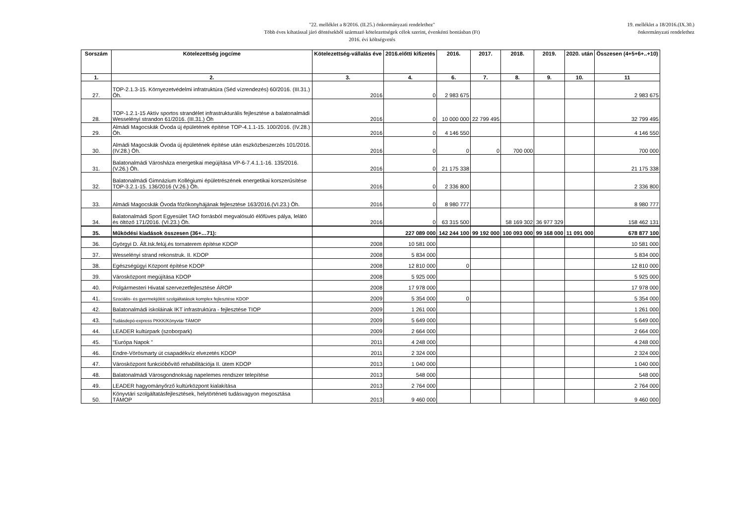"22. melléklet a 8/2016. (II.25.) önkormányzati rendelethez"
Több éves kihatással járó döntésekből származó kötelezettségek célok szerint, évenkénti bontásban (Ft)
2016. évi költségvetés
19. melléklet a 18/2016.(IX.30.)
önkormányzati rendelethez
| Sorszám | Kötelezettség jogcíme | Kötelezettség-vállalás éve | 2016.előtti kifizetés | 2016. | 2017. | 2018. | 2019. | 2020. után | Összesen (4+5+6+..+10) |
| --- | --- | --- | --- | --- | --- | --- | --- | --- | --- |
| 1. | 2. | 3. | 4. | 6. | 7. | 8. | 9. | 10. | 11 |
| 27. | TOP-2.1.3-15. Környezetvédelmi infratruktúra (Séd vízrendezés) 60/2016. (III.31.) Öh. | 2016 | 0 | 2 983 675 | | | | | 2 983 675 |
| 28. | TOP-1.2.1-15 Aktív sportos strandélet infrastrukturális fejlesztése a balatonalmádi Wesselényi strandon 61/2016. (III.31.) Öh | 2016 | 0 | 10 000 000 | 22 799 495 | | | | 32 799 495 |
| 29. | Almádi Magocskák Óvoda új épületének építése TOP-4.1.1-15. 100/2016. (IV.28.) Öh. | 2016 | 0 | 4 146 550 | | | | | 4 146 550 |
| 30. | Almádi Magocskák Óvoda új épületének építése után eszközbeszerzés 101/2016. (IV.28.) Öh. | 2016 | 0 | 0 | 0 | 700 000 | | | 700 000 |
| 31. | Balatonalmádi Városháza energetikai megújítása VP-6-7.4.1.1-16. 135/2016. (V.26.) Öh. | 2016 | 0 | 21 175 338 | | | | | 21 175 338 |
| 32. | Balatonalmádi Gimnázium Kollégiumi épületrészének energetikai korszerűsítése TOP-3.2.1-15. 136/2016 (V.26.) Öh. | 2016 | 0 | 2 336 800 | | | | | 2 336 800 |
| 33. | Almádi Magocskák Óvoda főzőkonyhájának fejlesztése 163/2016.(VI.23.) Öh. | 2016 | 0 | 8 980 777 | | | | | 8 980 777 |
| 34. | Balatonalmádi Sport Egyesület TAO forrásból megvalósuló élőfüves pálya, lelátó és öltöző 171/2016. (VI.23.) Öh. | 2016 | 0 | 63 315 500 | | 58 169 302 | 36 977 329 | | 158 462 131 |
| 35. | Működési kiadások összesen (36+…71): | | 227 089 000 | 142 244 100 | 99 192 000 | 100 093 000 | 99 168 000 | 11 091 000 | 678 877 100 |
| 36. | Györgyi D. Ált.Isk.felúj.és tornaterem építése KDOP | 2008 | 10 581 000 | | | | | | 10 581 000 |
| 37. | Wesselényi strand rekonstruk. II. KDOP | 2008 | 5 834 000 | | | | | | 5 834 000 |
| 38. | Egészségügyi Központ építése KDOP | 2008 | 12 810 000 | 0 | | | | | 12 810 000 |
| 39. | Városközpont megújítása KDOP | 2008 | 5 925 000 | | | | | | 5 925 000 |
| 40. | Polgármesteri Hivatal szervezetfejlesztése ÁROP | 2008 | 17 978 000 | | | | | | 17 978 000 |
| 41. | Szociális- és gyermekjóléti szolgáltatások komplex fejlesztése KDOP | 2009 | 5 354 000 | 0 | | | | | 5 354 000 |
| 42. | Balatonalmádi iskoláinak IKT infrastruktúra - fejlesztése TIOP | 2009 | 1 261 000 | | | | | | 1 261 000 |
| 43. | Tudásdepó-express PKKK/Könyvtár TÁMOP | 2009 | 5 649 000 | | | | | | 5 649 000 |
| 44. | LEADER kultúrpark (szoborpark) | 2009 | 2 664 000 | | | | | | 2 664 000 |
| 45. | "Európa Napok " | 2011 | 4 248 000 | | | | | | 4 248 000 |
| 46. | Endre-Vörösmarty út csapadékvíz elvezetés KDOP | 2011 | 2 324 000 | | | | | | 2 324 000 |
| 47. | Városközpont funkcióbővítő rehabilitációja II. ütem KDOP | 2013 | 1 040 000 | | | | | | 1 040 000 |
| 48. | Balatonalmádi Városgondnokság napelemes rendszer telepítése | 2013 | 548 000 | | | | | | 548 000 |
| 49. | LEADER hagyományőrző kultúrközpont kialakítása | 2013 | 2 764 000 | | | | | | 2 764 000 |
| 50. | Könyvtári szolgáltatásfejlesztések, helytörténeti tudásvagyon megosztása TÁMOP | 2013 | 9 460 000 | | | | | | 9 460 000 |